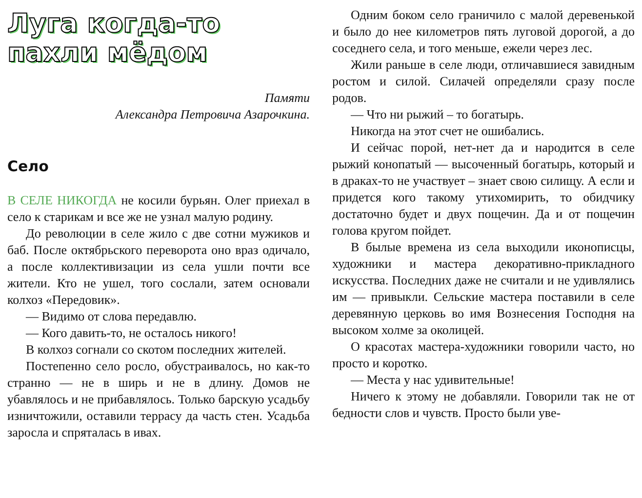Луга когда-то пахли мёдом
Памяти
Александра Петровича Азарочкина.
Село
В СЕЛЕ НИКОГДА не косили бурьян. Олег приехал в село к старикам и все же не узнал малую родину.
До революции в селе жило с две сотни мужиков и баб. После октябрьского переворота оно враз одичало, а после коллективизации из села ушли почти все жители. Кто не ушел, того сослали, затем основали колхоз «Передовик».
— Видимо от слова передавлю.
— Кого давить-то, не осталось никого!
В колхоз согнали со скотом последних жителей.
Постепенно село росло, обустраивалось, но как-то странно — не в ширь и не в длину. Домов не убавлялось и не прибавлялось. Только барскую усадьбу изничтожили, оставили террасу да часть стен. Усадьба заросла и спряталась в ивах.
Одним боком село граничило с малой деревенькой и было до нее километров пять луговой дорогой, а до соседнего села, и того меньше, ежели через лес.
Жили раньше в селе люди, отличавшиеся завидным ростом и силой. Силачей определяли сразу после родов.
— Что ни рыжий – то богатырь.
Никогда на этот счет не ошибались.
И сейчас порой, нет-нет да и народится в селе рыжий конопатый — высоченный богатырь, который и в драках-то не участвует – знает свою силищу. А если и придется кого такому утихомирить, то обидчику достаточно будет и двух пощечин. Да и от пощечин голова кругом пойдет.
В былые времена из села выходили иконописцы, художники и мастера декоративно-прикладного искусства. Последних даже не считали и не удивлялись им — привыкли. Сельские мастера поставили в селе деревянную церковь во имя Вознесения Господня на высоком холме за околицей.
О красотах мастера-художники говорили часто, но просто и коротко.
— Места у нас удивительные!
Ничего к этому не добавляли. Говорили так не от бедности слов и чувств. Просто были уве-